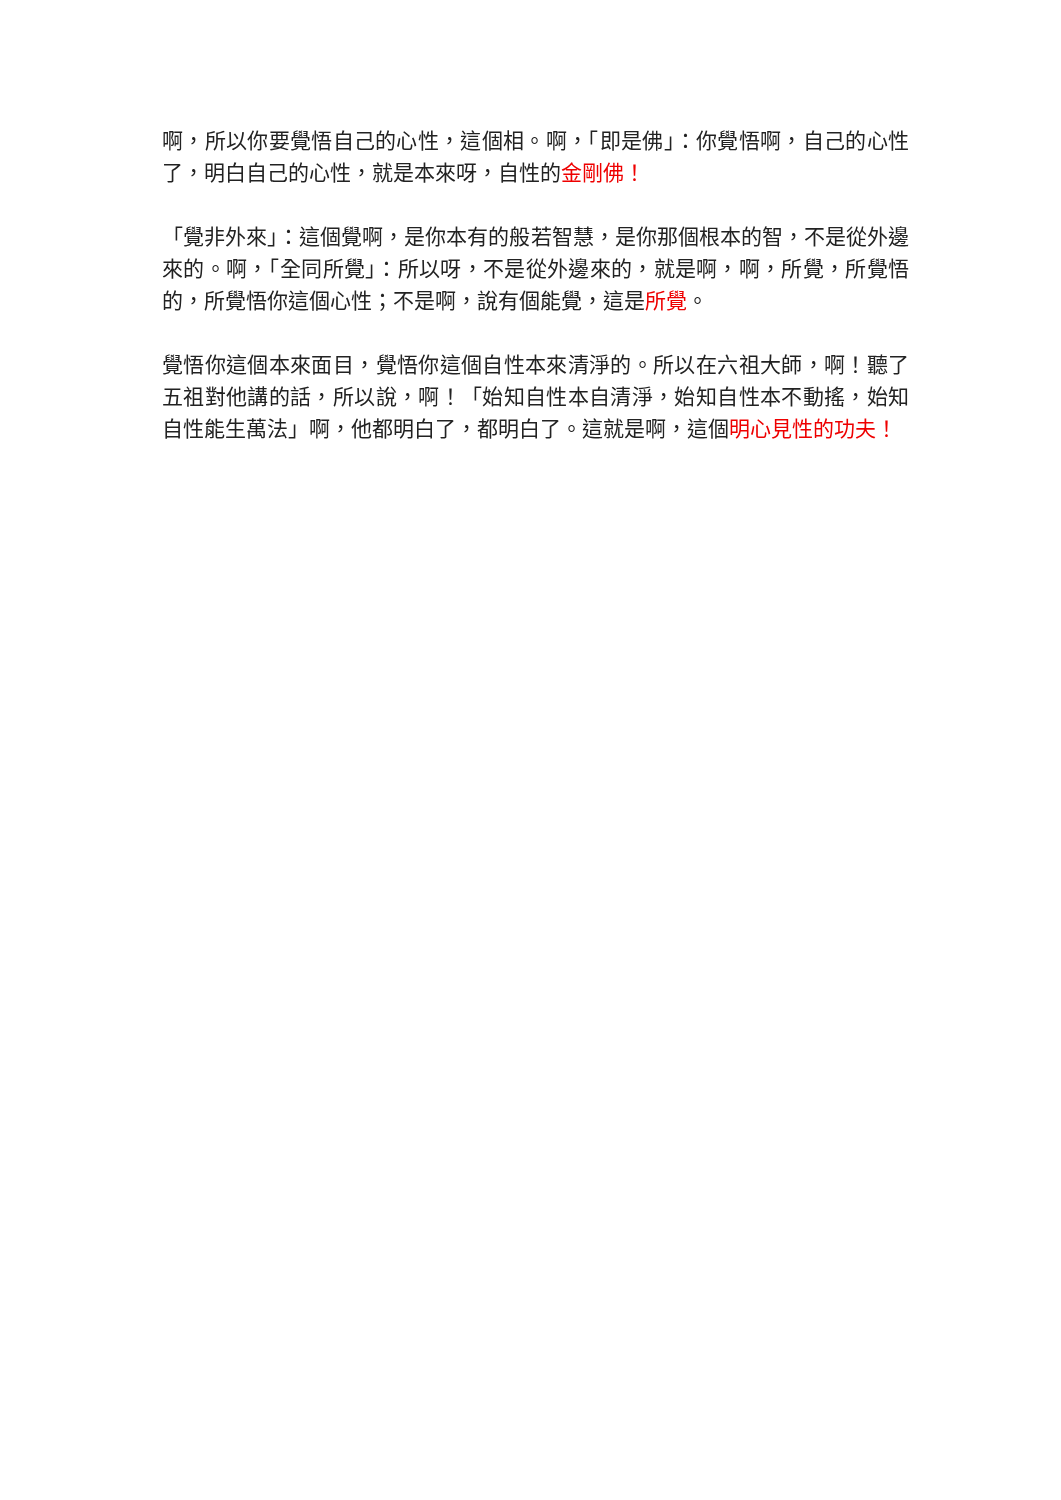啊，所以你要覺悟自己的心性，這個相。啊，「即是佛」：你覺悟啊，自己的心性了，明白自己的心性，就是本來呀，自性的金剛佛！
「覺非外來」：這個覺啊，是你本有的般若智慧，是你那個根本的智，不是從外邊來的。啊，「全同所覺」：所以呀，不是從外邊來的，就是啊，啊，所覺，所覺悟的，所覺悟你這個心性；不是啊，說有個能覺，這是所覺。
覺悟你這個本來面目，覺悟你這個自性本來清淨的。所以在六祖大師，啊！聽了五祖對他講的話，所以說，啊！「始知自性本自清淨，始知自性本不動搖，始知自性能生萬法」啊，他都明白了，都明白了。這就是啊，這個明心見性的功夫！